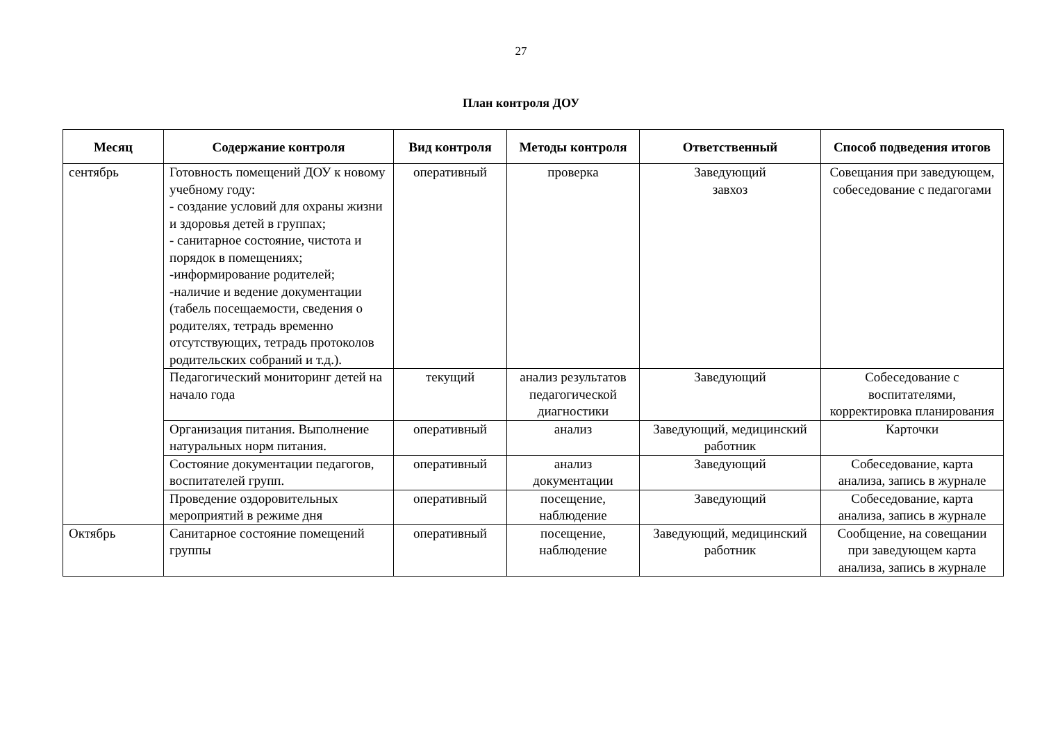27
План контроля ДОУ
| Месяц | Содержание контроля | Вид контроля | Методы контроля | Ответственный | Способ подведения итогов |
| --- | --- | --- | --- | --- | --- |
| сентябрь | Готовность помещений ДОУ к новому учебному году: - создание условий для охраны жизни и здоровья детей в группах; - санитарное состояние, чистота и порядок в помещениях; -информирование родителей; -наличие и ведение документации (табель посещаемости, сведения о родителях, тетрадь временно отсутствующих, тетрадь протоколов родительских собраний и т.д.). | оперативный | проверка | Заведующий завхоз | Совещания при заведующем, собеседование с педагогами |
| | Педагогический мониторинг детей на начало года | текущий | анализ результатов педагогической диагностики | Заведующий | Собеседование с воспитателями, корректировка планирования |
| | Организация питания. Выполнение натуральных норм питания. | оперативный | анализ | Заведующий, медицинский работник | Карточки |
| | Состояние документации педагогов, воспитателей групп. | оперативный | анализ документации | Заведующий | Собеседование, карта анализа, запись в журнале |
| | Проведение оздоровительных мероприятий в режиме дня | оперативный | посещение, наблюдение | Заведующий | Собеседование, карта анализа, запись в журнале |
| Октябрь | Санитарное состояние помещений группы | оперативный | посещение, наблюдение | Заведующий, медицинский работник | Сообщение, на совещании при заведующем карта анализа, запись в журнале |